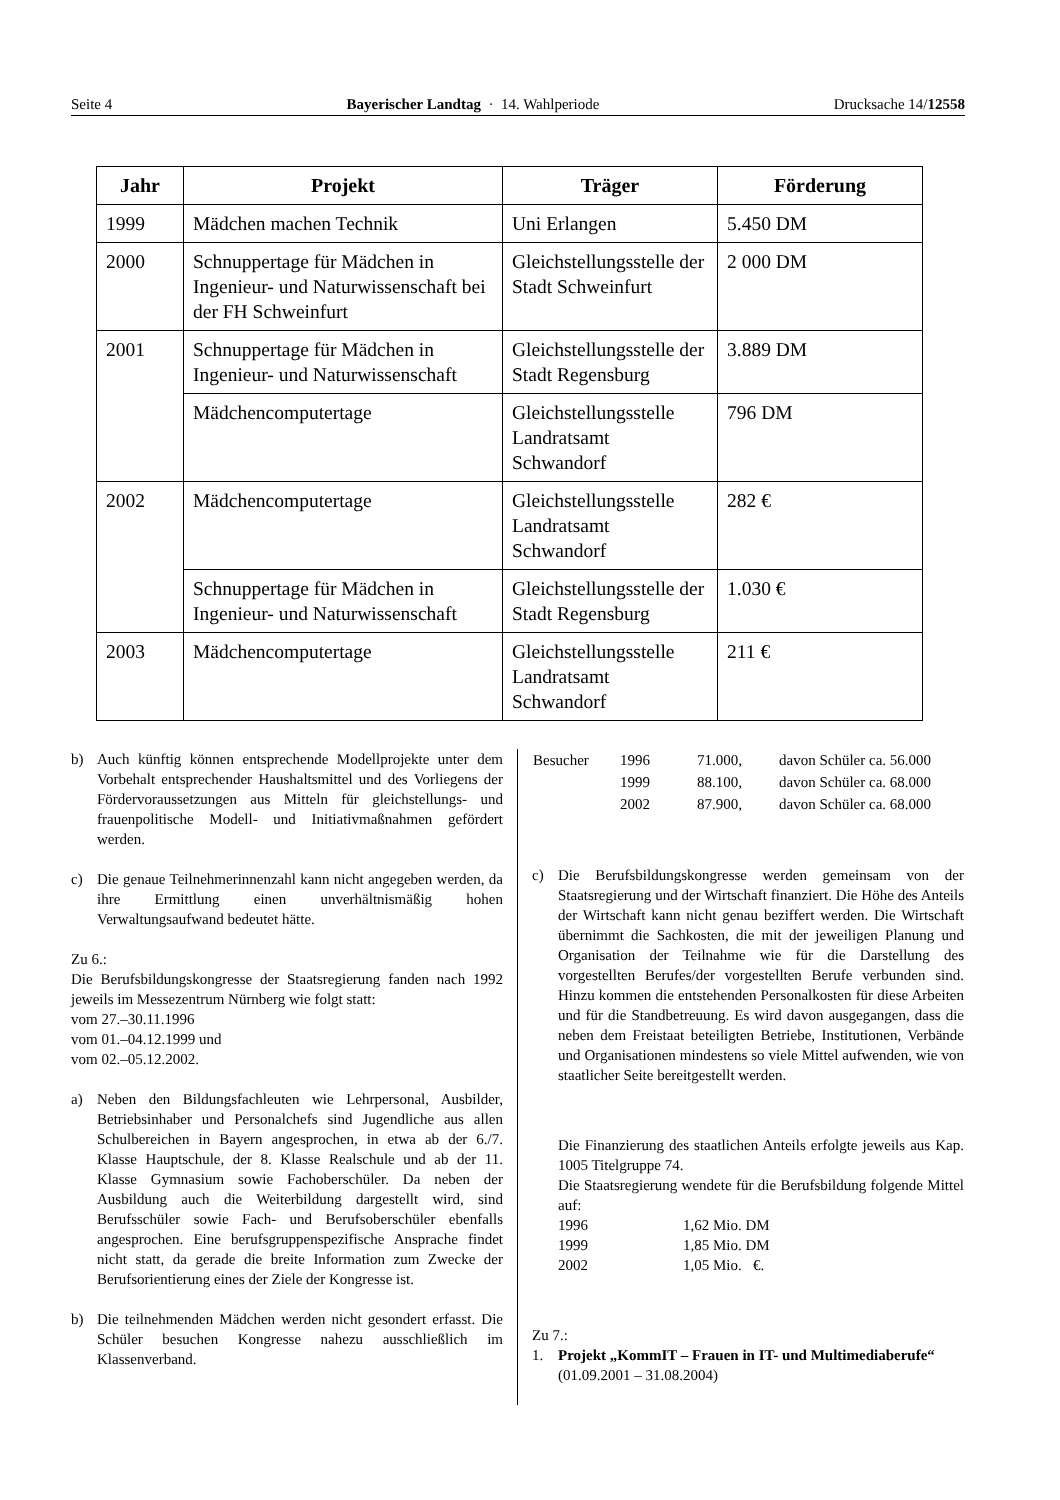Seite 4 Bayerischer Landtag · 14. Wahlperiode Drucksache 14/12558
| Jahr | Projekt | Träger | Förderung |
| --- | --- | --- | --- |
| 1999 | Mädchen machen Technik | Uni Erlangen | 5.450 DM |
| 2000 | Schnuppertage für Mädchen in Ingenieur- und Naturwissenschaft bei der FH Schweinfurt | Gleichstellungsstelle der Stadt Schweinfurt | 2 000 DM |
| 2001 | Schnuppertage für Mädchen in Ingenieur- und Naturwissenschaft | Gleichstellungsstelle der Stadt Regensburg | 3.889 DM |
| | Mädchencomputertage | Gleichstellungsstelle Landratsamt Schwandorf | 796 DM |
| 2002 | Mädchencomputertage | Gleichstellungsstelle Landratsamt Schwandorf | 282 € |
| | Schnuppertage für Mädchen in Ingenieur- und Naturwissenschaft | Gleichstellungsstelle der Stadt Regensburg | 1.030 € |
| 2003 | Mädchencomputertage | Gleichstellungsstelle Landratsamt Schwandorf | 211 € |
b) Auch künftig können entsprechende Modellprojekte unter dem Vorbehalt entsprechender Haushaltsmittel und des Vorliegens der Fördervoraussetzungen aus Mitteln für gleichstellungs- und frauenpolitische Modell- und Initiativmaßnahmen gefördert werden.
c) Die genaue Teilnehmerinnenzahl kann nicht angegeben werden, da ihre Ermittlung einen unverhältnismäßig hohen Verwaltungsaufwand bedeutet hätte.
Zu 6.:
Die Berufsbildungskongresse der Staatsregierung fanden nach 1992 jeweils im Messezentrum Nürnberg wie folgt statt:
vom 27.–30.11.1996
vom 01.–04.12.1999 und
vom 02.–05.12.2002.
a) Neben den Bildungsfachleuten wie Lehrpersonal, Ausbilder, Betriebsinhaber und Personalchefs sind Jugendliche aus allen Schulbereichen in Bayern angesprochen, in etwa ab der 6./7. Klasse Hauptschule, der 8. Klasse Realschule und ab der 11. Klasse Gymnasium sowie Fachoberschüler. Da neben der Ausbildung auch die Weiterbildung dargestellt wird, sind Berufsschüler sowie Fach- und Berufsoberschüler ebenfalls angesprochen. Eine berufsgruppenspezifische Ansprache findet nicht statt, da gerade die breite Information zum Zwecke der Berufsorientierung eines der Ziele der Kongresse ist.
b) Die teilnehmenden Mädchen werden nicht gesondert erfasst. Die Schüler besuchen Kongresse nahezu ausschließlich im Klassenverband.
| Besucher | 1996 | 71.000, | davon Schüler ca. 56.000 |
| | 1999 | 88.100, | davon Schüler ca. 68.000 |
| | 2002 | 87.900, | davon Schüler ca. 68.000 |
c) Die Berufsbildungskongresse werden gemeinsam von der Staatsregierung und der Wirtschaft finanziert. Die Höhe des Anteils der Wirtschaft kann nicht genau beziffert werden. Die Wirtschaft übernimmt die Sachkosten, die mit der jeweiligen Planung und Organisation der Teilnahme wie für die Darstellung des vorgestellten Berufes/der vorgestellten Berufe verbunden sind. Hinzu kommen die entstehenden Personalkosten für diese Arbeiten und für die Standbetreuung. Es wird davon ausgegangen, dass die neben dem Freistaat beteiligten Betriebe, Institutionen, Verbände und Organisationen mindestens so viele Mittel aufwenden, wie von staatlicher Seite bereitgestellt werden.
Die Finanzierung des staatlichen Anteils erfolgte jeweils aus Kap. 1005 Titelgruppe 74.
Die Staatsregierung wendete für die Berufsbildung folgende Mittel auf:
| 1996 | 1,62 Mio. DM |
| 1999 | 1,85 Mio. DM |
| 2002 | 1,05 Mio. €. |
Zu 7.:
1. Projekt „KommIT – Frauen in IT- und Multimediaberufe“
(01.09.2001 – 31.08.2004)